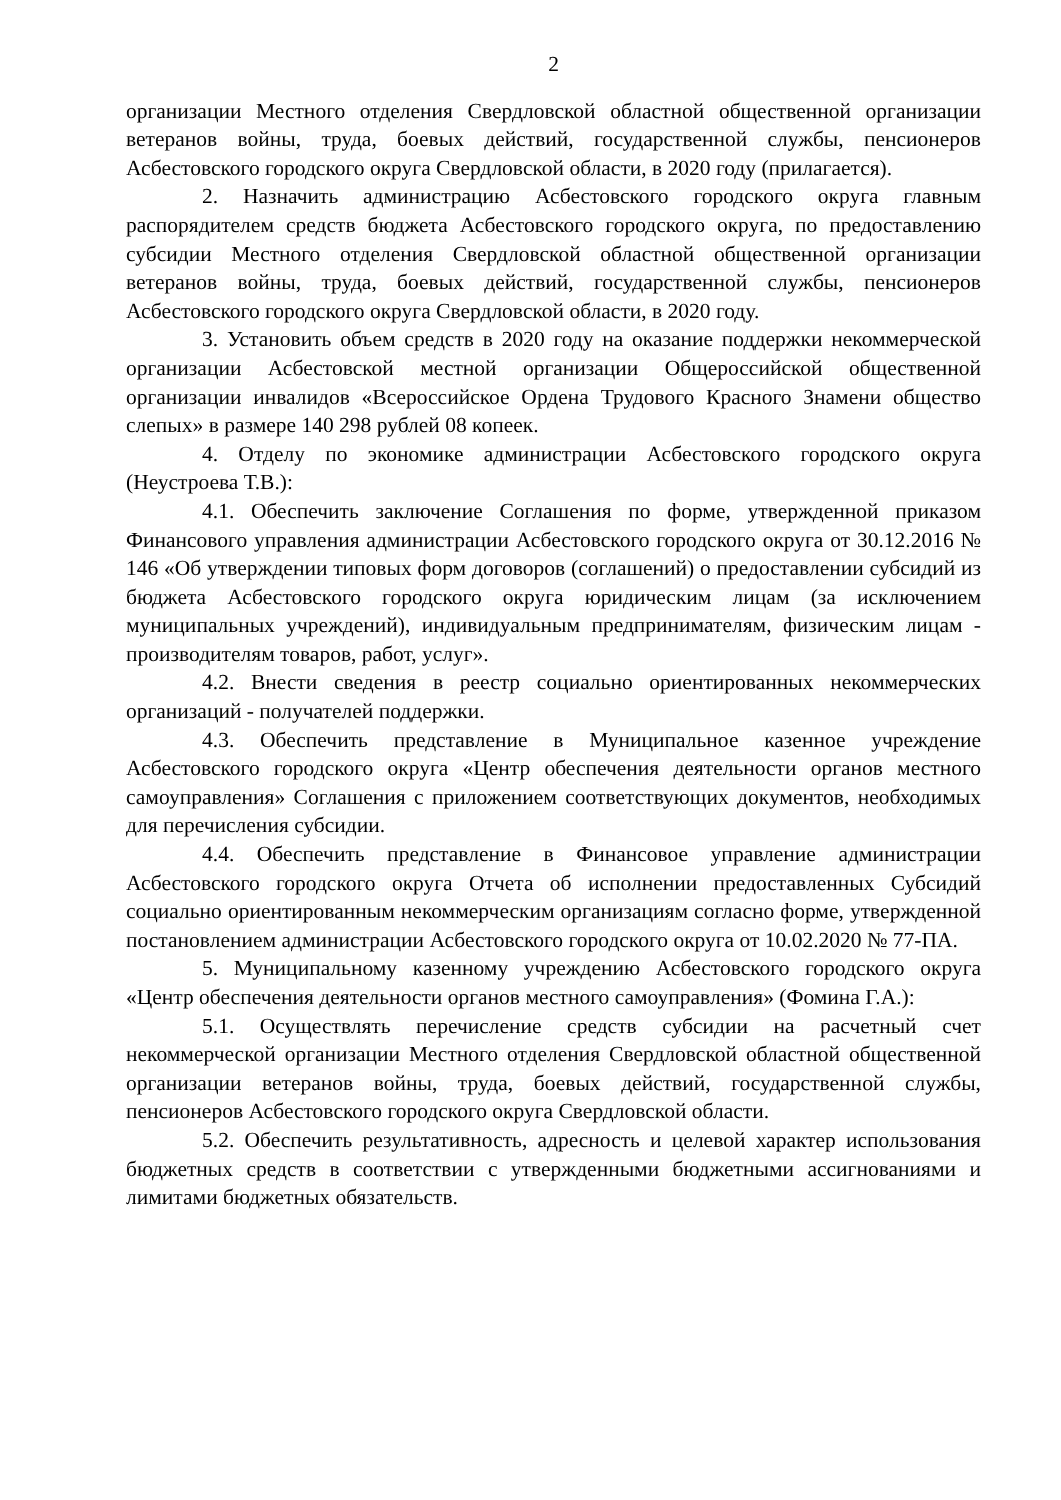2
организации Местного отделения Свердловской областной общественной организации ветеранов войны, труда, боевых действий, государственной службы, пенсионеров Асбестовского городского округа Свердловской области, в 2020 году (прилагается).
2. Назначить администрацию Асбестовского городского округа главным распорядителем средств бюджета Асбестовского городского округа, по предоставлению субсидии Местного отделения Свердловской областной общественной организации ветеранов войны, труда, боевых действий, государственной службы, пенсионеров Асбестовского городского округа Свердловской области, в 2020 году.
3. Установить объем средств в 2020 году на оказание поддержки некоммерческой организации Асбестовской местной организации Общероссийской общественной организации инвалидов «Всероссийское Ордена Трудового Красного Знамени общество слепых» в размере 140 298 рублей 08 копеек.
4. Отделу по экономике администрации Асбестовского городского округа (Неустроева Т.В.):
4.1. Обеспечить заключение Соглашения по форме, утвержденной приказом Финансового управления администрации Асбестовского городского округа от 30.12.2016 № 146 «Об утверждении типовых форм договоров (соглашений) о предоставлении субсидий из бюджета Асбестовского городского округа юридическим лицам (за исключением муниципальных учреждений), индивидуальным предпринимателям, физическим лицам - производителям товаров, работ, услуг».
4.2. Внести сведения в реестр социально ориентированных некоммерческих организаций - получателей поддержки.
4.3. Обеспечить представление в Муниципальное казенное учреждение Асбестовского городского округа «Центр обеспечения деятельности органов местного самоуправления» Соглашения с приложением соответствующих документов, необходимых для перечисления субсидии.
4.4. Обеспечить представление в Финансовое управление администрации Асбестовского городского округа Отчета об исполнении предоставленных Субсидий социально ориентированным некоммерческим организациям согласно форме, утвержденной постановлением администрации Асбестовского городского округа от 10.02.2020 № 77-ПА.
5. Муниципальному казенному учреждению Асбестовского городского округа «Центр обеспечения деятельности органов местного самоуправления» (Фомина Г.А.):
5.1. Осуществлять перечисление средств субсидии на расчетный счет некоммерческой организации Местного отделения Свердловской областной общественной организации ветеранов войны, труда, боевых действий, государственной службы, пенсионеров Асбестовского городского округа Свердловской области.
5.2. Обеспечить результативность, адресность и целевой характер использования бюджетных средств в соответствии с утвержденными бюджетными ассигнованиями и лимитами бюджетных обязательств.